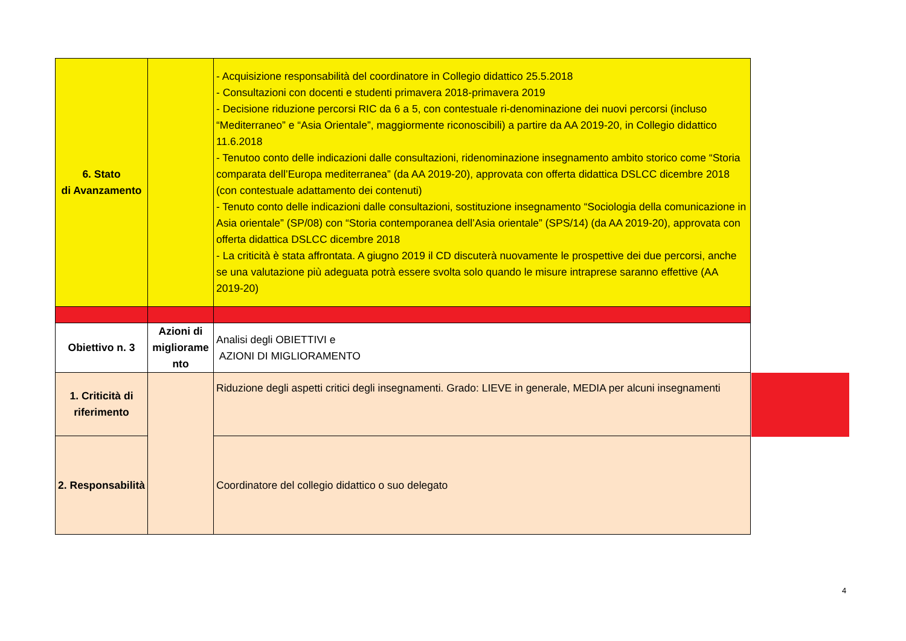| 6. Stato di Avanzamento | | - Acquisizione responsabilità del coordinatore in Collegio didattico 25.5.2018 - Consultazioni con docenti e studenti primavera 2018-primavera 2019 - Decisione riduzione percorsi RIC da 6 a 5, con contestuale ri-denominazione dei nuovi percorsi (incluso “Mediterraneo” e “Asia Orientale”, maggiormente riconoscibili) a partire da AA 2019-20, in Collegio didattico 11.6.2018 - Tenutoo conto delle indicazioni dalle consultazioni, ridenominazione insegnamento ambito storico come “Storia comparata dell’Europa mediterranea” (da AA 2019-20), approvata con offerta didattica DSLCC dicembre 2018 (con contestuale adattamento dei contenuti) - Tenuto conto delle indicazioni dalle consultazioni, sostituzione insegnamento “Sociologia della comunicazione in Asia orientale” (SP/08) con “Storia contemporanea dell’Asia orientale” (SPS/14) (da AA 2019-20), approvata con offerta didattica DSLCC dicembre 2018 - La criticità è stata affrontata. A giugno 2019 il CD discuterà nuovamente le prospettive dei due percorsi, anche se una valutazione più adeguata potrà essere svolta solo quando le misure intraprese saranno effettive (AA 2019-20) |
| Obiettivo n. 3 | Azioni di migliorame nto | Analisi degli OBIETTIVI e AZIONI DI MIGLIORAMENTO |
| 1. Criticità di riferimento | | Riduzione degli aspetti critici degli insegnamenti. Grado: LIEVE in generale, MEDIA per alcuni insegnamenti |
| 2. Responsabilità | | Coordinatore del collegio didattico o suo delegato |
4